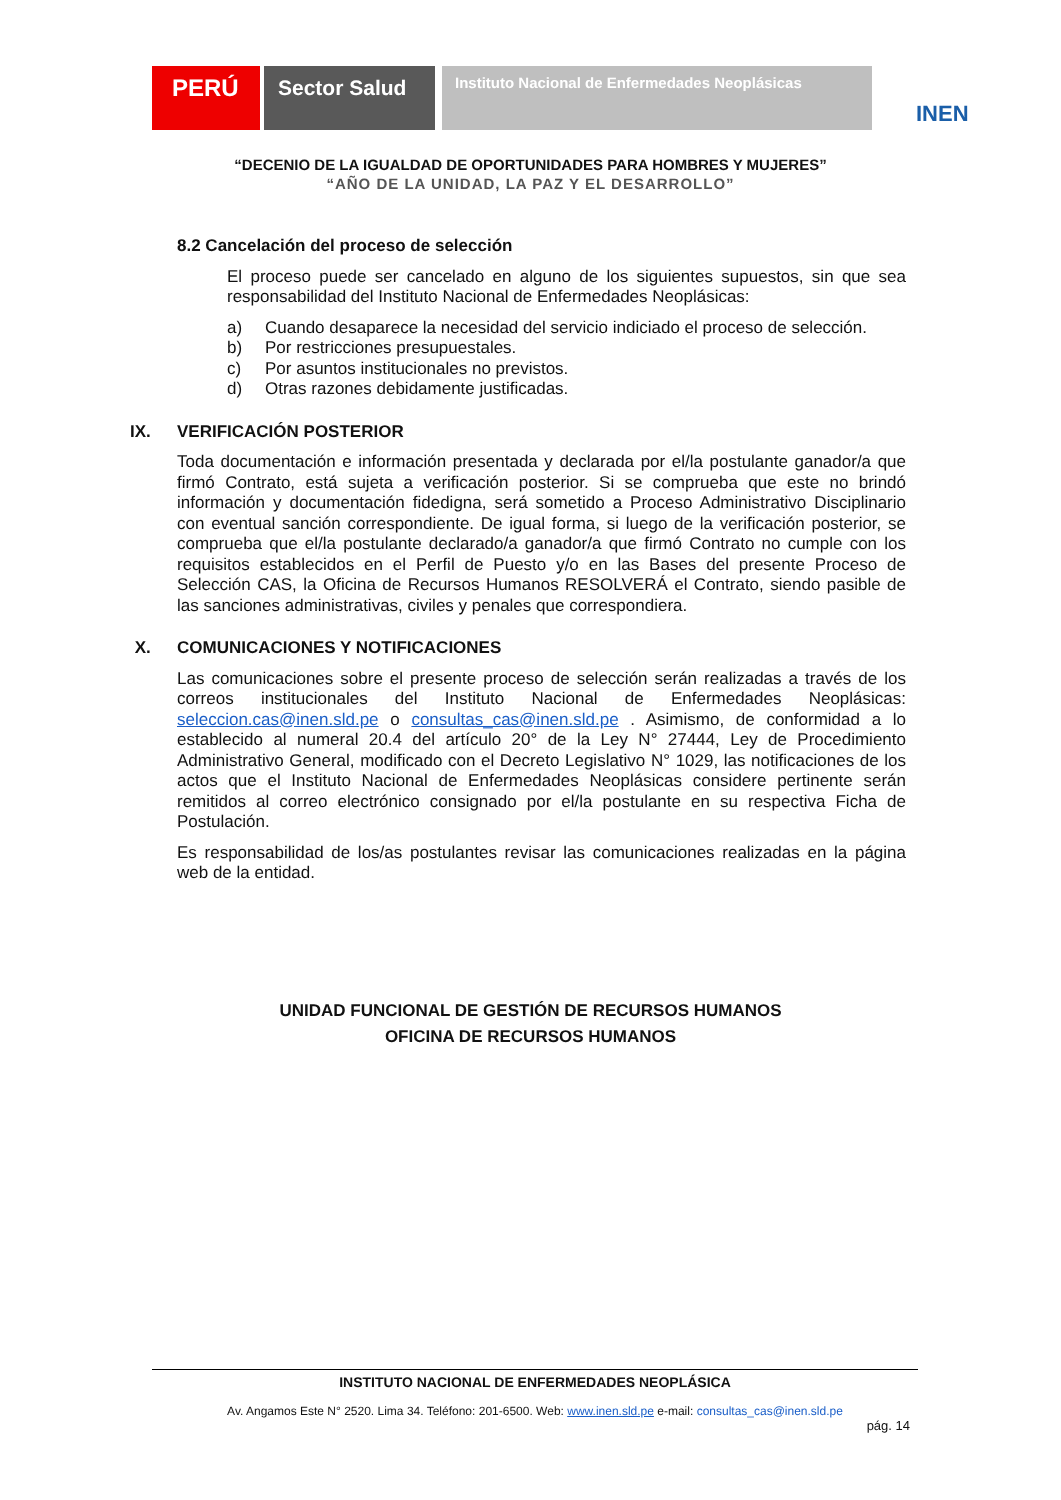PERÚ Sector Salud
Instituto Nacional de Enfermedades Neoplásicas
INEN
“DECENIO DE LA IGUALDAD DE OPORTUNIDADES PARA HOMBRES Y MUJERES”
“AÑO DE LA UNIDAD, LA PAZ Y EL DESARROLLO”
8.2 Cancelación del proceso de selección
El proceso puede ser cancelado en alguno de los siguientes supuestos, sin que sea responsabilidad del Instituto Nacional de Enfermedades Neoplásicas:
a) Cuando desaparece la necesidad del servicio indiciado el proceso de selección.
b) Por restricciones presupuestales.
c) Por asuntos institucionales no previstos.
d) Otras razones debidamente justificadas.
IX. VERIFICACIÓN POSTERIOR
Toda documentación e información presentada y declarada por el/la postulante ganador/a que firmó Contrato, está sujeta a verificación posterior. Si se comprueba que este no brindó información y documentación fidedigna, será sometido a Proceso Administrativo Disciplinario con eventual sanción correspondiente. De igual forma, si luego de la verificación posterior, se comprueba que el/la postulante declarado/a ganador/a que firmó Contrato no cumple con los requisitos establecidos en el Perfil de Puesto y/o en las Bases del presente Proceso de Selección CAS, la Oficina de Recursos Humanos RESOLVERÁ el Contrato, siendo pasible de las sanciones administrativas, civiles y penales que correspondiera.
X. COMUNICACIONES Y NOTIFICACIONES
Las comunicaciones sobre el presente proceso de selección serán realizadas a través de los correos institucionales del Instituto Nacional de Enfermedades Neoplásicas: seleccion.cas@inen.sld.pe o consultas_cas@inen.sld.pe . Asimismo, de conformidad a lo establecido al numeral 20.4 del artículo 20° de la Ley N° 27444, Ley de Procedimiento Administrativo General, modificado con el Decreto Legislativo N° 1029, las notificaciones de los actos que el Instituto Nacional de Enfermedades Neoplásicas considere pertinente serán remitidos al correo electrónico consignado por el/la postulante en su respectiva Ficha de Postulación.
Es responsabilidad de los/as postulantes revisar las comunicaciones realizadas en la página web de la entidad.
UNIDAD FUNCIONAL DE GESTIÓN DE RECURSOS HUMANOS
OFICINA DE RECURSOS HUMANOS
INSTITUTO NACIONAL DE ENFERMEDADES NEOPLÁSICA
Av. Angamos Este N° 2520. Lima 34. Teléfono: 201-6500. Web: www.inen.sld.pe e-mail: consultas_cas@inen.sld.pe
pág. 14